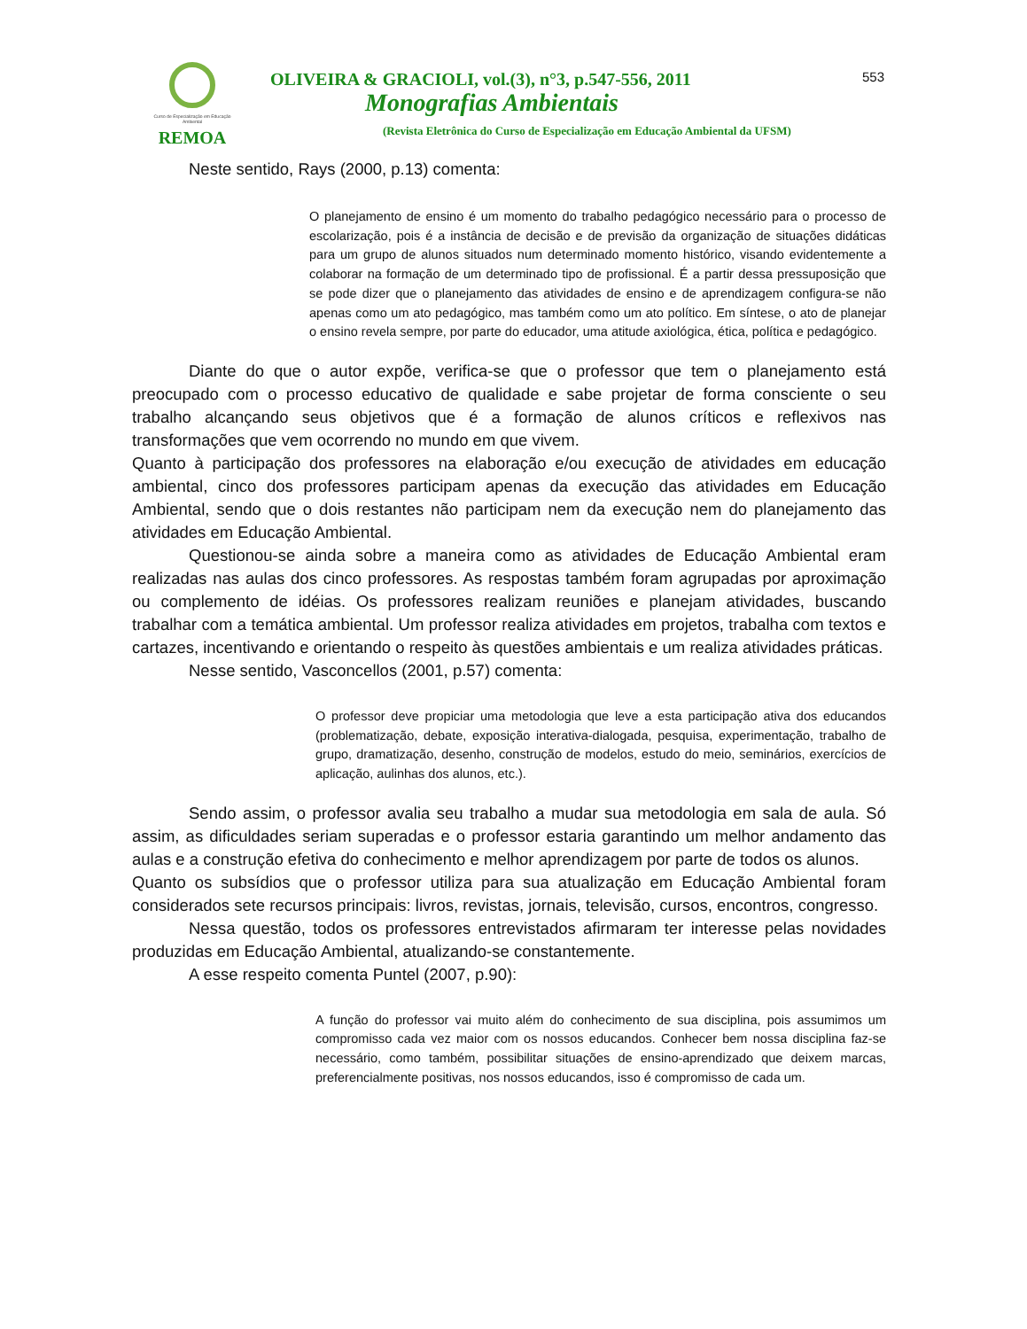Curso de Especialização em Educação Ambiental
REMOA
OLIVEIRA & GRACIOLI, vol.(3), n°3, p.547-556, 2011
Monografias Ambientais
(Revista Eletrônica do Curso de Especialização em Educação Ambiental da UFSM)
553
Neste sentido, Rays (2000, p.13) comenta:
O planejamento de ensino é um momento do trabalho pedagógico necessário para o processo de escolarização, pois é a instância de decisão e de previsão da organização de situações didáticas para um grupo de alunos situados num determinado momento histórico, visando evidentemente a colaborar na formação de um determinado tipo de profissional. É a partir dessa pressuposição que se pode dizer que o planejamento das atividades de ensino e de aprendizagem configura-se não apenas como um ato pedagógico, mas também como um ato político. Em síntese, o ato de planejar o ensino revela sempre, por parte do educador, uma atitude axiológica, ética, política e pedagógico.
Diante do que o autor expõe, verifica-se que o professor que tem o planejamento está preocupado com o processo educativo de qualidade e sabe projetar de forma consciente o seu trabalho alcançando seus objetivos que é a formação de alunos críticos e reflexivos nas transformações que vem ocorrendo no mundo em que vivem.
Quanto à participação dos professores na elaboração e/ou execução de atividades em educação ambiental, cinco dos professores participam apenas da execução das atividades em Educação Ambiental, sendo que o dois restantes não participam nem da execução nem do planejamento das atividades em Educação Ambiental.
Questionou-se ainda sobre a maneira como as atividades de Educação Ambiental eram realizadas nas aulas dos cinco professores. As respostas também foram agrupadas por aproximação ou complemento de idéias. Os professores realizam reuniões e planejam atividades, buscando trabalhar com a temática ambiental. Um professor realiza atividades em projetos, trabalha com textos e cartazes, incentivando e orientando o respeito às questões ambientais e um realiza atividades práticas.
Nesse sentido, Vasconcellos (2001, p.57) comenta:
O professor deve propiciar uma metodologia que leve a esta participação ativa dos educandos (problematização, debate, exposição interativa-dialogada, pesquisa, experimentação, trabalho de grupo, dramatização, desenho, construção de modelos, estudo do meio, seminários, exercícios de aplicação, aulinhas dos alunos, etc.).
Sendo assim, o professor avalia seu trabalho a mudar sua metodologia em sala de aula. Só assim, as dificuldades seriam superadas e o professor estaria garantindo um melhor andamento das aulas e a construção efetiva do conhecimento e melhor aprendizagem por parte de todos os alunos.
Quanto os subsídios que o professor utiliza para sua atualização em Educação Ambiental foram considerados sete recursos principais: livros, revistas, jornais, televisão, cursos, encontros, congresso.
Nessa questão, todos os professores entrevistados afirmaram ter interesse pelas novidades produzidas em Educação Ambiental, atualizando-se constantemente.
A esse respeito comenta Puntel (2007, p.90):
A função do professor vai muito além do conhecimento de sua disciplina, pois assumimos um compromisso cada vez maior com os nossos educandos. Conhecer bem nossa disciplina faz-se necessário, como também, possibilitar situações de ensino-aprendizado que deixem marcas, preferencialmente positivas, nos nossos educandos, isso é compromisso de cada um.